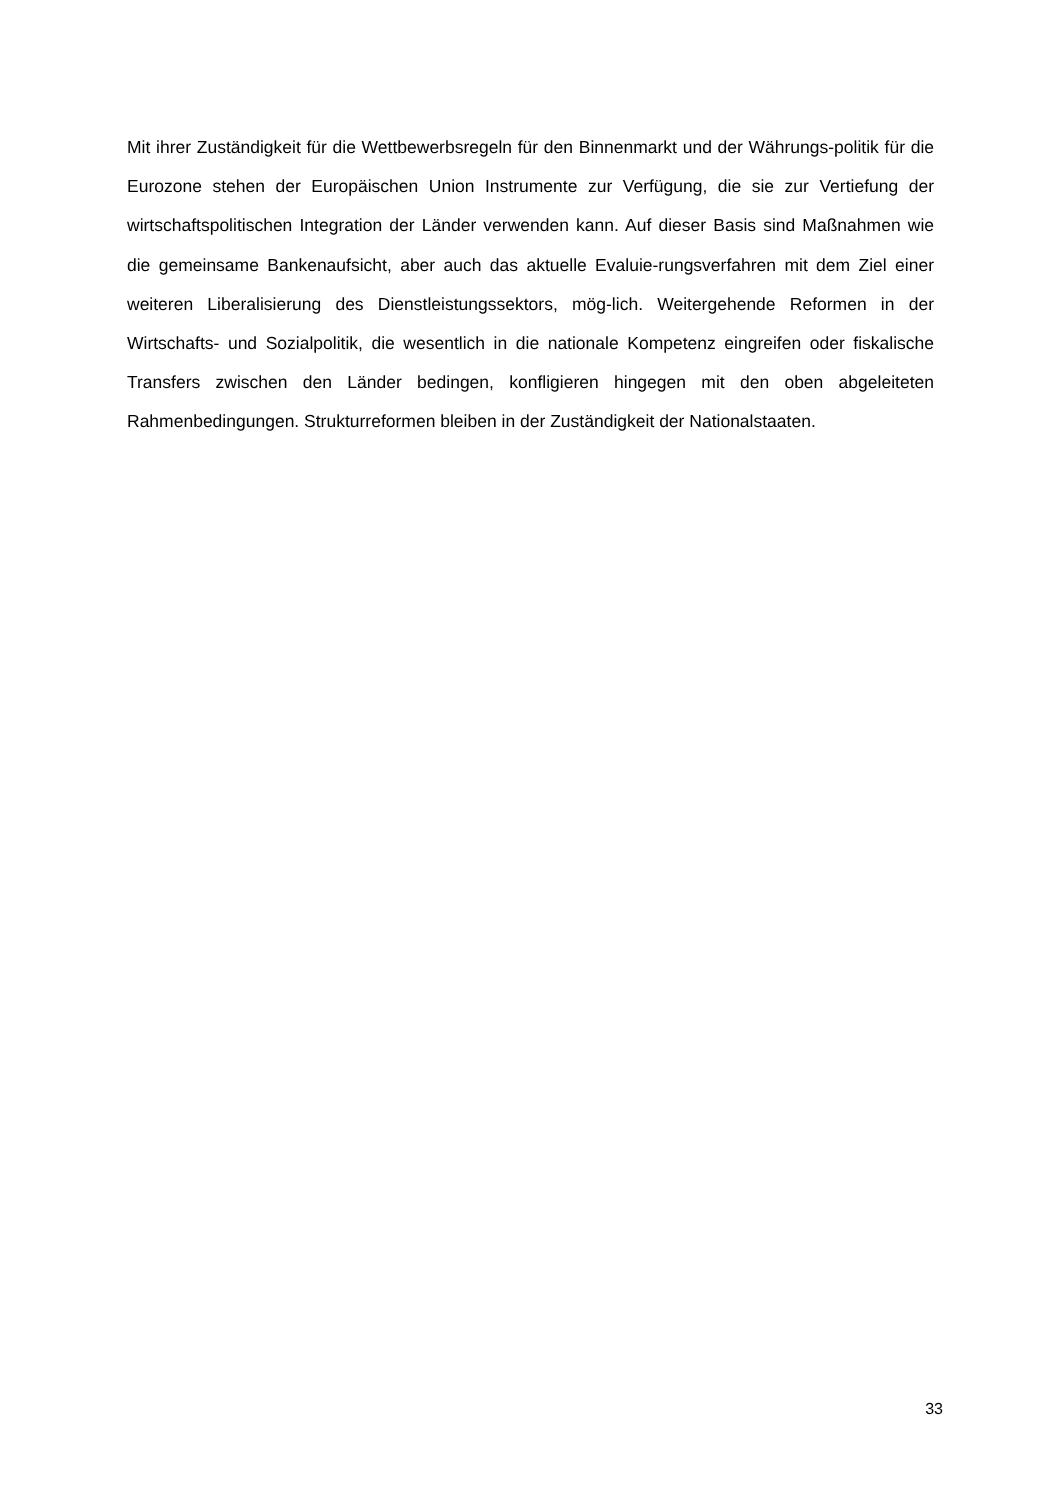Mit ihrer Zuständigkeit für die Wettbewerbsregeln für den Binnenmarkt und der Währungs-politik für die Eurozone stehen der Europäischen Union Instrumente zur Verfügung, die sie zur Vertiefung der wirtschaftspolitischen Integration der Länder verwenden kann. Auf dieser Basis sind Maßnahmen wie die gemeinsame Bankenaufsicht, aber auch das aktuelle Evaluie-rungsverfahren mit dem Ziel einer weiteren Liberalisierung des Dienstleistungssektors, mög-lich. Weitergehende Reformen in der Wirtschafts- und Sozialpolitik, die wesentlich in die nationale Kompetenz eingreifen oder fiskalische Transfers zwischen den Länder bedingen, konfligieren hingegen mit den oben abgeleiteten Rahmenbedingungen. Strukturreformen bleiben in der Zuständigkeit der Nationalstaaten.
33